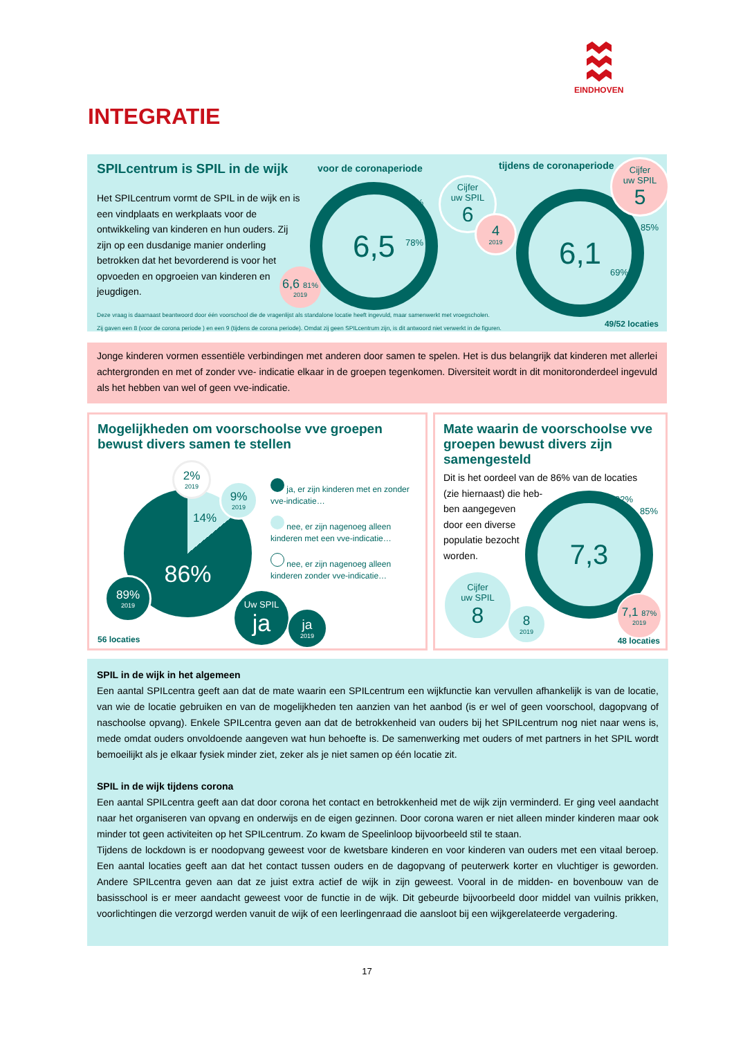EINDHOVEN
INTEGRATIE
SPILcentrum is SPIL in de wijk
Het SPILcentrum vormt de SPIL in de wijk en is een vindplaats en werkplaats voor de ontwikkeling van kinderen en hun ouders. Zij zijn op een dusdanige manier onderling betrokken dat het bevorderend is voor het opvoeden en opgroeien van kinderen en jeugdigen.
voor de coronaperiode tijdens de coronaperiode
6,5
85%
78%
6,6 81% 2019
Cijfer
uw SPIL 6
4 2019
6,1
85%
69%
Cijfer
uw SPIL 5
Deze vraag is daarnaast beantwoord door één voorschool die de vragenlijst als standalone locatie heeft ingevuld, maar samenwerkt met vroegscholen.
Zij gaven een 8 (voor de corona periode ) en een 9 (tijdens de corona periode). Omdat zij geen SPILcentrum zijn, is dit antwoord niet verwerkt in de figuren.
49/52 locaties
Jonge kinderen vormen essentiële verbindingen met anderen door samen te spelen. Het is dus belangrijk dat kinderen met allerlei achtergronden en met of zonder vve- indicatie elkaar in de groepen tegenkomen. Diversiteit wordt in dit monitoronderdeel ingevuld als het hebben van wel of geen vve-indicatie.
Mogelijkheden om voorschoolse vve groepen bewust divers samen te stellen
86%
14%
2% 2019
9% 2019
89% 2019
Uw SPIL ja
ja 2019
ja, er zijn kinderen met en zonder vve-indicatie…
nee, er zijn nagenoeg alleen kinderen met een vve-indicatie…
nee, er zijn nagenoeg alleen kinderen zonder vve-indicatie…
56 locaties
Mate waarin de voorschoolse vve groepen bewust divers zijn samengesteld
Dit is het oordeel van de 86% van de locaties (zie hiernaast) die heb-
ben aangegeven
door een diverse
populatie bezocht
worden.
7,3 92%
85%
Cijfer
uw SPIL 8
8 2019
7,1 87% 2019
48 locaties
SPIL in de wijk in het algemeen
Een aantal SPILcentra geeft aan dat de mate waarin een SPILcentrum een wijkfunctie kan vervullen afhankelijk is van de locatie, van wie de locatie gebruiken en van de mogelijkheden ten aanzien van het aanbod (is er wel of geen voorschool, dagopvang of naschoolse opvang). Enkele SPILcentra geven aan dat de betrokkenheid van ouders bij het SPILcentrum nog niet naar wens is, mede omdat ouders onvoldoende aangeven wat hun behoefte is. De samenwerking met ouders of met partners in het SPIL wordt bemoeilijkt als je elkaar fysiek minder ziet, zeker als je niet samen op één locatie zit.
SPIL in de wijk tijdens corona
Een aantal SPILcentra geeft aan dat door corona het contact en betrokkenheid met de wijk zijn verminderd. Er ging veel aandacht naar het organiseren van opvang en onderwijs en de eigen gezinnen. Door corona waren er niet alleen minder kinderen maar ook minder tot geen activiteiten op het SPILcentrum. Zo kwam de Speelinloop bijvoorbeeld stil te staan.
Tijdens de lockdown is er noodopvang geweest voor de kwetsbare kinderen en voor kinderen van ouders met een vitaal beroep. Een aantal locaties geeft aan dat het contact tussen ouders en de dagopvang of peuterwerk korter en vluchtiger is geworden. Andere SPILcentra geven aan dat ze juist extra actief de wijk in zijn geweest. Vooral in de midden- en bovenbouw van de basisschool is er meer aandacht geweest voor de functie in de wijk. Dit gebeurde bijvoorbeeld door middel van vuilnis prikken, voorlichtingen die verzorgd werden vanuit de wijk of een leerlingenraad die aansloot bij een wijkgerelateerde vergadering.
17